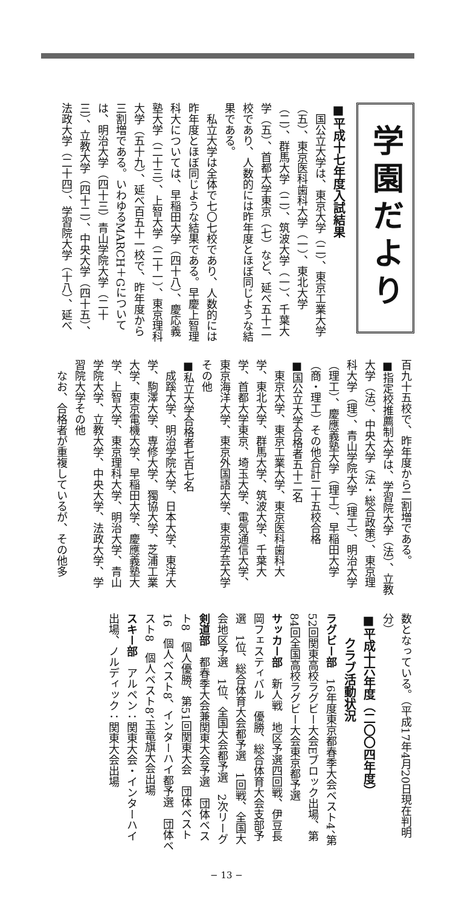学園だより
■平成十七年度入試結果
国公立大学は、東京大学（二）、東京工業大学（五）、東京医科歯科大学（一）、東北大学（二）、群馬大学（二）、筑波大学（一）、千葉大学（五）、首都大学東京（七）など、延べ五十二校であり、人数的には昨年度とほぼ同じような結果である。
私立大学は全体で七〇七校であり、人数的には昨年度とほぼ同じような結果である。早慶上智理科大については、早稲田大学（四十八）、慶応義塾大学（二十三）、上智大学（二十一）、東京理科大学（五十九）、延べ百五十一校で、昨年度から三割増である。いわゆるMARCH＋Gについては、明治大学（四十三）青山学院大学（二十三）、立教大学（四十二）、中央大学（四十五）、法政大学（二十四）、学習院大学（十八）、延べ
百九十五校で、昨年度から二割増である。
■指定校推薦制大学は、学習院大学（法）、立教大学（法）、中央大学（法・総合政策）、東京理科大学（理）、青山学院大学（理工）、明治大学（理工）、慶應義塾大学（理工）、早稲田大学（商・理工）その他合計二十五校合格
■国公立大学合格者五十二名
東京大学、東京工業大学、東京医科歯科大学、東北大学、群馬大学、筑波大学、千葉大学、首都大学東京、埼玉大学、電気通信大学、東京海洋大学、東京外国語大学、東京学芸大学その他
■私立大学合格者七百七名
成蹊大学、明治学院大学、日本大学、東洋大学、駒澤大学、専修大学、獨協大学、芝浦工業大学、東京電機大学、早稲田大学、慶應義塾大学、上智大学、東京理科大学、明治大学、青山学院大学、立教大学、中央大学、法政大学、学習院大学その他
なお、合格者が重複しているが、その他多
数となっている。（平成17年4月20日現在判明分）
■平成十六年度（二〇〇四年度）
クラブ活動状況
ラグビー部　16年度東京都春季大会ベスト4、第52回関東高校ラグビー大会Eブロック出場、第84回全国高校ラグビー大会東京都予選
サッカー部　新人戦　地区予選四回戦、伊豆長岡フェスティバル　優勝、総合体育大会支部予選　1位、総合体育大会都予選　1回戦、全国大会地区予選　1位、全国大会都予選　2次リーグ
剣道部　都春季大会兼関東大会予選　団体ベスト8　個人優勝、第51回関東大会　団体ベスト16　個人ベスト8、インターハイ都予選　団体ベスト8　個人ベスト8、玉竜旗大会出場
スキー部　アルペン：関東大会・インターハイ出場、ノルディック：関東大会出場
− 13 −